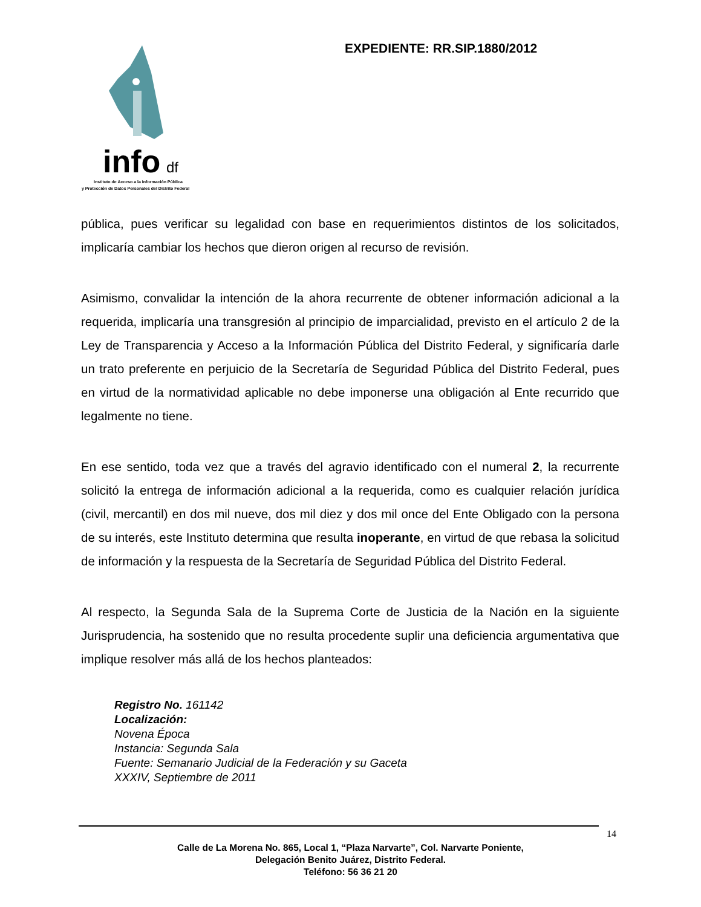info
df
Instituto de Acceso a la Información Pública
y Protección de Datos Personales del Distrito Federal
EXPEDIENTE: RR.SIP.1880/2012
pública, pues verificar su legalidad con base en requerimientos distintos de los solicitados, implicaría cambiar los hechos que dieron origen al recurso de revisión.
Asimismo, convalidar la intención de la ahora recurrente de obtener información adicional a la requerida, implicaría una transgresión al principio de imparcialidad, previsto en el artículo 2 de la Ley de Transparencia y Acceso a la Información Pública del Distrito Federal, y significaría darle un trato preferente en perjuicio de la Secretaría de Seguridad Pública del Distrito Federal, pues en virtud de la normatividad aplicable no debe imponerse una obligación al Ente recurrido que legalmente no tiene.
En ese sentido, toda vez que a través del agravio identificado con el numeral 2, la recurrente solicitó la entrega de información adicional a la requerida, como es cualquier relación jurídica (civil, mercantil) en dos mil nueve, dos mil diez y dos mil once del Ente Obligado con la persona de su interés, este Instituto determina que resulta inoperante, en virtud de que rebasa la solicitud de información y la respuesta de la Secretaría de Seguridad Pública del Distrito Federal.
Al respecto, la Segunda Sala de la Suprema Corte de Justicia de la Nación en la siguiente Jurisprudencia, ha sostenido que no resulta procedente suplir una deficiencia argumentativa que implique resolver más allá de los hechos planteados:
Registro No. 161142
Localización:
Novena Época
Instancia: Segunda Sala
Fuente: Semanario Judicial de la Federación y su Gaceta
XXXIV, Septiembre de 2011
14
Calle de La Morena No. 865, Local 1, “Plaza Narvarte”, Col. Narvarte Poniente,
Delegación Benito Juárez, Distrito Federal.
Teléfono: 56 36 21 20